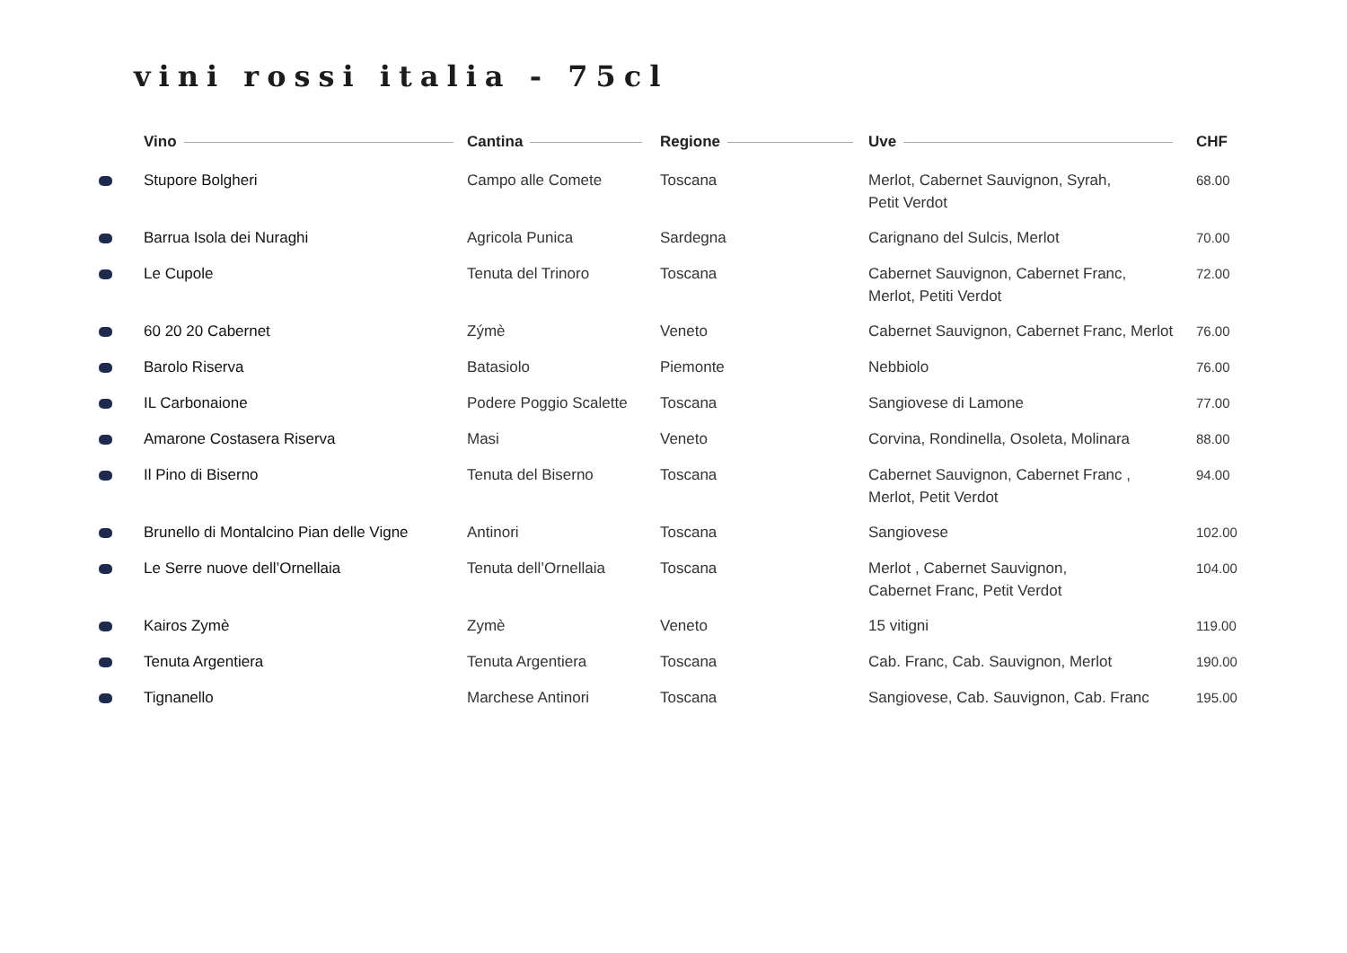vini rossi italia - 75cl
| | Vino | Cantina | Regione | Uve | CHF |
| --- | --- | --- | --- | --- | --- |
| | Stupore Bolgheri | Campo alle Comete | Toscana | Merlot, Cabernet Sauvignon, Syrah, Petit Verdot | 68.00 |
| | Barrua Isola dei Nuraghi | Agricola Punica | Sardegna | Carignano del Sulcis, Merlot | 70.00 |
| | Le Cupole | Tenuta del Trinoro | Toscana | Cabernet Sauvignon, Cabernet Franc, Merlot, Petiti Verdot | 72.00 |
| | 60 20 20 Cabernet | Zýmè | Veneto | Cabernet Sauvignon, Cabernet Franc, Merlot | 76.00 |
| | Barolo Riserva | Batasiolo | Piemonte | Nebbiolo | 76.00 |
| | IL Carbonaione | Podere Poggio Scalette | Toscana | Sangiovese di Lamone | 77.00 |
| | Amarone Costasera Riserva | Masi | Veneto | Corvina, Rondinella, Osoleta, Molinara | 88.00 |
| | Il Pino di Biserno | Tenuta del Biserno | Toscana | Cabernet Sauvignon, Cabernet Franc , Merlot, Petit Verdot | 94.00 |
| | Brunello di Montalcino Pian delle Vigne | Antinori | Toscana | Sangiovese | 102.00 |
| | Le Serre nuove dell’Ornellaia | Tenuta dell’Ornellaia | Toscana | Merlot , Cabernet Sauvignon, Cabernet Franc, Petit Verdot | 104.00 |
| | Kairos Zymè | Zymè | Veneto | 15 vitigni | 119.00 |
| | Tenuta Argentiera | Tenuta Argentiera | Toscana | Cab. Franc, Cab. Sauvignon, Merlot | 190.00 |
| | Tignanello | Marchese Antinori | Toscana | Sangiovese, Cab. Sauvignon, Cab. Franc | 195.00 |